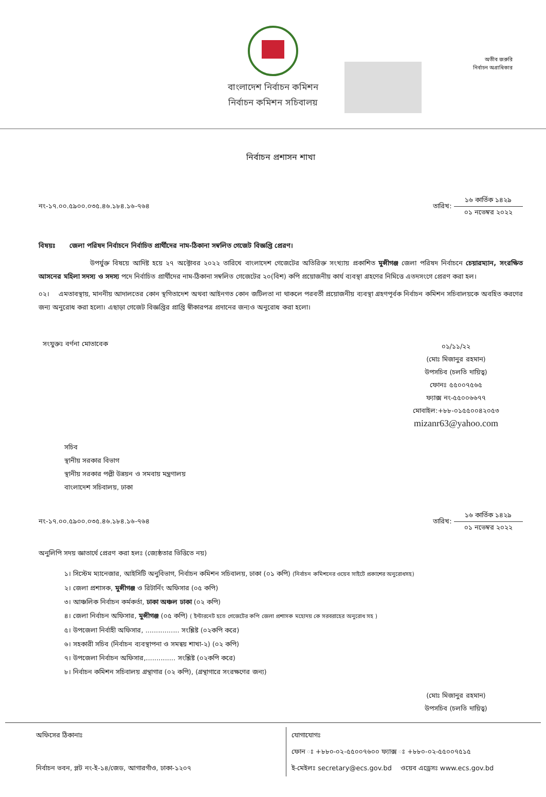অতীব জরুরি
নির্বাচন অগ্রাধিকার
বাংলাদেশ নির্বাচন কমিশন
নির্বাচন কমিশন সচিবালয়
নির্বাচন প্রশাসন শাখা
নং-১৭.০০.৫৯০০.০৩৫.৪৬.১৮৪.১৬-৭৬৪ তারিখ: ১৬ কার্তিক ১৪২৯ ০১ নভেম্বর ২০২২
বিষয়ঃ জেলা পরিষদ নির্বাচনে নির্বাচিত প্রার্থীদের নাম-ঠিকানা সম্বলিত গেজেট বিজ্ঞপ্তি প্রেরণ।
উপর্যুক্ত বিষয়ে আদিষ্ট হয়ে ২৭ অক্টোবর ২০২২ তারিখে বাংলাদেশ গেজেটের অতিরিক্ত সংখ্যায় প্রকাশিত মুন্সীগঞ্জ জেলা পরিষদ নির্বাচনে চেয়ারম্যান, সংরক্ষিত আসনের মহিলা সদস্য ও সদস্য পদে নির্বাচিত প্রার্থীদের নাম-ঠিকানা সম্বলিত গেজেটের ২০(বিশ) কপি প্রয়োজনীয় কার্য ব্যবস্থা গ্রহণের নিমিত্তে এতদসংগে প্রেরণ করা হল।
০২। এমতাবস্থায়, মাননীয় আদালতের কোন স্থগিতাদেশ অথবা আইনগত কোন জটিলতা না থাকলে পরবর্তী প্রয়োজনীয় ব্যবস্থা গ্রহণপূর্বক নির্বাচন কমিশন সচিবালয়কে অবহিত করণের জন্য অনুরোধ করা হলো। এছাড়া গেজেট বিজ্ঞপ্তির প্রাপ্তি স্বীকারপত্র প্রদানের জন্যও অনুরোধ করা হলো।
সংযুক্তঃ বর্ণনা মোতাবেক
০১/১১/২২
(মোঃ মিজানুর রহমান)
উপসচিব (চলতি দায়িত্ব)
ফোনঃ ৫৫০০৭৫৬৫
ফ্যাক্স নং-৫৫০০৬৬৭৭
মোবাইল:+৮৮-০১৫৫০০৪২০৫৩
mizanr63@yahoo.com
সচিব
স্থানীয় সরকার বিভাগ
স্থানীয় সরকার পল্লী উন্নয়ন ও সমবায় মন্ত্রণালয়
বাংলাদেশ সচিবালয়, ঢাকা
নং-১৭.০০.৫৯০০.০৩৫.৪৬.১৮৪.১৬-৭৬৪ তারিখ: ১৬ কার্তিক ১৪২৯ ০১ নভেম্বর ২০২২
অনুলিপি সদয় জ্ঞাতার্থে প্রেরণ করা হলঃ (জ্যেষ্ঠতার ভিত্তিতে নয়)
১। সিস্টেম ম্যানেজার, আইসিটি অনুবিভাগ, নির্বাচন কমিশন সচিবালয়, ঢাকা (০১ কপি) (নির্বাচন কমিশনের ওয়েব সাইটে প্রকাশের অনুরোধসহ)
২। জেলা প্রশাসক, মুন্সীগঞ্জ ও রিটার্নিং অফিসার (০৫ কপি)
৩। আঞ্চলিক নির্বাচন কর্মকর্তা, ঢাকা অঞ্চল ঢাকা (০২ কপি)
৪। জেলা নির্বাচন অফিসার, মুন্সীগঞ্জ (০৫ কপি) ( ইন্টারনেট হতে গেজেটের কপি জেলা প্রশাসক মহোদয় কে সরবরাহের অনুরোধ সহ )
৫। উপজেলা নির্বাহী অফিসার, ................ সংশ্লিষ্ট (০২কপি করে)
৬। সহকারী সচিব (নির্বাচন ব্যবস্থাপনা ও সমন্বয় শাখা-২) (০২ কপি)
৭। উপজেলা নির্বাচন অফিসার,.............. সংশ্লিষ্ট (০২কপি করে)
৮। নির্বাচন কমিশন সচিবালয় গ্রন্থাগার (০২ কপি), (গ্রন্থাগারে সংরক্ষণের জন্য)
(মোঃ মিজানুর রহমান)
উপসচিব (চলতি দায়িত্ব)
অফিসের ঠিকানাঃ
নির্বাচন ভবন, প্লট নং-ই-১৪/জেড, আগারগাঁও, ঢাকা-১২০৭
যোগাযোগঃ
ফোন ঃ +৮৮০-০২-৫৫০০৭৬০০ ফ্যাক্স ঃ +৮৮০-০২-৫৫০০৭৫১৫
ই-মেইলঃ secretary@ecs.gov.bd ওয়েব এড্রেসঃ www.ecs.gov.bd